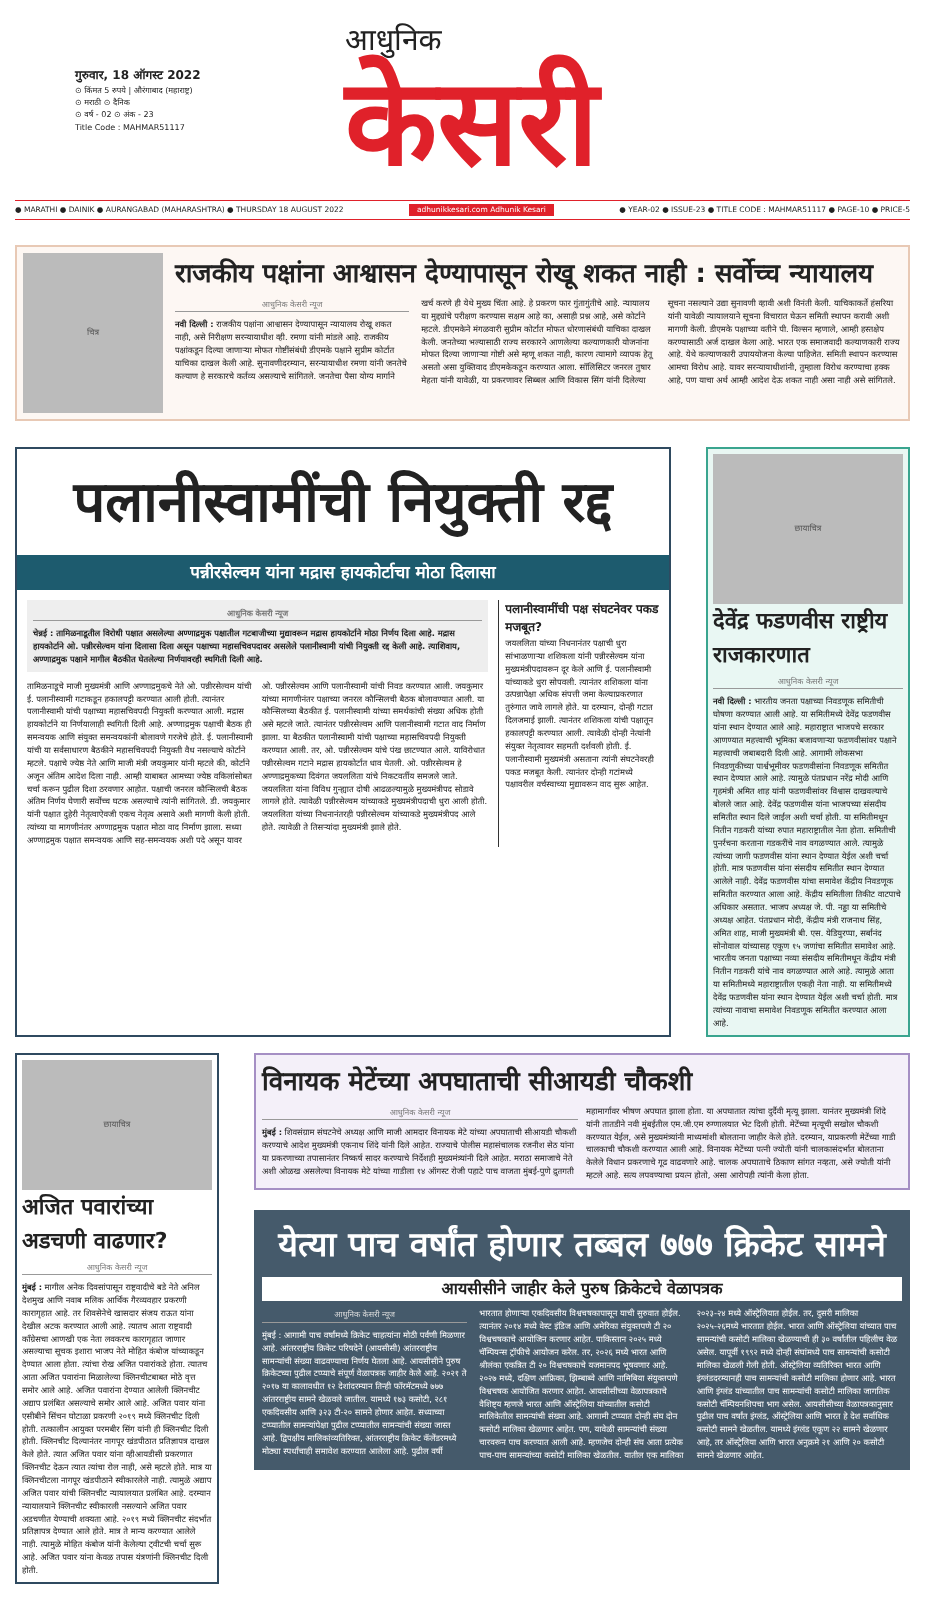गुरुवार, 18 ऑगस्ट 2022
⊙ किंमत 5 रुपये | औरंगाबाद (महाराष्ट्र)
⊙ मराठी ⊙ दैनिक
⊙ वर्ष - 02 ⊙ अंक - 23
Title Code : MAHMAR51117
आधुनिक
केसरी
● MARATHI ● DAINIK ● AURANGABAD (MAHARASHTRA) ● THURSDAY 18 AUGUST 2022 adhunikkesari.com Adhunik Kesari ● YEAR-02 ● ISSUE-23 ● TITLE CODE : MAHMAR51117 ● PAGE-10 ● PRICE-5
चित्र
राजकीय पक्षांना आश्वासन देण्यापासून रोखू शकत नाही : सर्वोच्च न्यायालय
आधुनिक केसरी न्यूज
नवी दिल्ली : राजकीय पक्षांना आश्वासन देण्यापासून न्यायालय रोखू शकत नाही, असे निरीक्षण सरन्यायाधीश व्ही. रमणा यांनी मांडले आहे. राजकीय पक्षांकडून दिल्या जाणाऱ्या मोफत गोष्टींसंबंधी डीएमके पक्षाने सुप्रीम कोर्टात याचिका दाखल केली आहे. सुनावणीदरम्यान, सरन्यायाधीश रमणा यांनी जनतेचे कल्याण हे सरकारचे कर्तव्य असल्याचे सांगितले. जनतेचा पैसा योग्य मार्गाने खर्च करणे ही येथे मुख्य चिंता आहे. हे प्रकरण फार गुंतागुंतीचे आहे. न्यायालय या मुद्द्यांचे परीक्षण करण्यास सक्षम आहे का, असाही प्रश्न आहे, असे कोर्टाने म्हटले. डीएमकेने मंगळवारी सुप्रीम कोर्टात मोफत धोरणासंबंधी याचिका दाखल केली. जनतेच्या भल्यासाठी राज्य सरकारने आणलेल्या कल्याणकारी योजनांना मोफत दिल्या जाणाऱ्या गोष्टी असे म्हणू शकत नाही, कारण त्यामागे व्यापक हेतू असतो असा युक्तिवाद डीएमकेकडून करण्यात आला. सॉलिसिटर जनरल तुषार मेहता यांनी यावेळी, या प्रकरणावर सिब्बल आणि विकास सिंग यांनी दिलेल्या सूचना नसल्याने उद्या सुनावणी व्हावी अशी विनंती केली. याचिकाकर्ते हंसरिया यांनी यावेळी न्यायालयाने सूचना विचारात घेऊन समिती स्थापन करावी अशी मागणी केली. डीएमके पक्षाच्या वतीने पी. विल्सन म्हणाले, आम्ही हस्तक्षेप करण्यासाठी अर्ज दाखल केला आहे. भारत एक समाजवादी कल्याणकारी राज्य आहे. येथे कल्याणकारी उपाययोजना केल्या पाहिजेत. समिती स्थापन करण्यास आमचा विरोध आहे. यावर सरन्यायाधीशांनी, तुम्हाला विरोध करण्याचा हक्क आहे, पण याचा अर्थ आम्ही आदेश देऊ शकत नाही असा नाही असे सांगितले.
पलानीस्वामींची नियुक्ती रद्द
पन्नीरसेल्वम यांना मद्रास हायकोर्टाचा मोठा दिलासा
आधुनिक केसरी न्यूज
चेन्नई : तामिळनाडूतील विरोधी पक्षात असलेल्या अण्णाद्रमुक पक्षातील गटबाजीच्या मुद्यावरून मद्रास हायकोर्टाने मोठा निर्णय दिला आहे. मद्रास हायकोर्टाने ओ. पन्नीरसेल्वम यांना दिलासा दिला असून पक्षाच्या महासचिवपदावर असलेले पलानीस्वामी यांची नियुक्ती रद्द केली आहे. त्याशिवाय, अण्णाद्रमुक पक्षाने मागील बैठकीत घेतलेल्या निर्णयावरही स्थगिती दिली आहे.
तामिळनाडूचे माजी मुख्यमंत्री आणि अण्णाद्रमुकचे नेते ओ. पन्नीरसेल्वम यांची ई. पलानीस्वामी गटाकडून हकालपट्टी करण्यात आली होती. त्यानंतर पलानीस्वामी यांची पक्षाच्या महासचिवपदी नियुक्ती करण्यात आली. मद्रास हायकोर्टाने या निर्णयालाही स्थगिती दिली आहे. अण्णाद्रमुक पक्षाची बैठक ही समन्वयक आणि संयुक्त समन्वयकांनी बोलावणे गरजेचे होते. ई. पलानीस्वामी यांची या सर्वसाधारण बैठकीने महासचिवपदी नियुक्ती वैध नसल्याचे कोर्टाने म्हटले. पक्षाचे ज्येष्ठ नेते आणि माजी मंत्री जयकुमार यांनी म्हटले की, कोर्टाने अजून अंतिम आदेश दिला नाही. आम्ही याबाबत आमच्या ज्येष्ठ वकिलांसोबत चर्चा करून पुढील दिशा ठरवणार आहोत. पक्षाची जनरल कौन्सिलची बैठक अंतिम निर्णय घेणारी सर्वोच्च घटक असल्याचे त्यांनी सांगितले. डी. जयकुमार यांनी पक्षात दुहेरी नेतृत्वाऐवजी एकच नेतृत्व असावे अशी मागणी केली होती. त्यांच्या या मागणीनंतर अण्णाद्रमुक पक्षात मोठा वाद निर्माण झाला. सध्या अण्णाद्रमुक पक्षात समन्वयक आणि सह-समन्वयक अशी पदे असून यावर ओ. पन्नीरसेल्वम आणि पलानीस्वामी यांची निवड करण्यात आली. जयकुमार यांच्या मागणीनंतर पक्षाच्या जनरल कौन्सिलची बैठक बोलावण्यात आली. या कौन्सिलच्या बैठकीत ई. पलानीस्वामी यांच्या समर्थकांची संख्या अधिक होती असे म्हटले जाते. त्यानंतर पन्नीरसेल्वम आणि पलानीस्वामी गटात वाद निर्माण झाला. या बैठकीत पलानीस्वामी यांची पक्षाच्या महासचिवपदी नियुक्ती करण्यात आली. तर, ओ. पन्नीरसेल्वम यांचे पंख छाटण्यात आले. याविरोधात पन्नीरसेल्वम गटाने मद्रास हायकोर्टात धाव घेतली. ओ. पन्नीरसेल्वम हे अण्णाद्रमुकच्या दिवंगत जयललिता यांचे निकटवर्तीय समजले जाते. जयललिता यांना विविध गुन्ह्यात दोषी आढळल्यामुळे मुख्यमंत्रीपद सोडावे लागले होते. त्यावेळी पन्नीरसेल्वम यांच्याकडे मुख्यमंत्रीपदाची धुरा आली होती. जयललिता यांच्या निधनानंतरही पन्नीरसेल्वम यांच्याकडे मुख्यमंत्रीपद आले होते. त्यावेळी ते तिसऱ्यांदा मुख्यमंत्री झाले होते.
पलानीस्वामींची पक्ष संघटनेवर पकड मजबूत?
जयललिता यांच्या निधनानंतर पक्षाची धुरा सांभाळणाऱ्या शशिकला यांनी पन्नीरसेल्वम यांना मुख्यमंत्रीपदावरून दूर केले आणि ई. पलानीस्वामी यांच्याकडे धुरा सोपवली. त्यानंतर शशिकला यांना उत्पन्नापेक्षा अधिक संपत्ती जमा केल्याप्रकरणात तुरुंगात जावे लागले होते. या दरम्यान, दोन्ही गटात दिलजमाई झाली. त्यानंतर शशिकला यांची पक्षातून हकालपट्टी करण्यात आली. त्यावेळी दोन्ही नेत्यांनी संयुक्त नेतृत्वावर सहमती दर्शवली होती. ई. पलानीस्वामी मुख्यमंत्री असताना त्यांनी संघटनेवरही पकड मजबूत केली. त्यानंतर दोन्ही गटांमध्ये पक्षावरील वर्चस्वाच्या मुद्यावरून वाद सुरू आहेत.
छायाचित्र
देवेंद्र फडणवीस राष्ट्रीय राजकारणात
आधुनिक केसरी न्यूज
नवी दिल्ली : भारतीय जनता पक्षाच्या निवडणूक समितीची घोषणा करण्यात आली आहे. या समितीमध्ये देवेंद्र फडणवीस यांना स्थान देण्यात आले आहे. महाराष्ट्रात भाजपचे सरकार आणण्यात महत्त्वाची भूमिका बजावणाऱ्या फडणवीसांवर पक्षाने महत्त्वाची जबाबदारी दिली आहे. आगामी लोकसभा निवडणुकीच्या पार्श्वभूमीवर फडणवीसांना निवडणूक समितीत स्थान देण्यात आले आहे. त्यामुळे पंतप्रधान नरेंद्र मोदी आणि गृहमंत्री अमित शाह यांनी फडणवीसांवर विश्वास दाखवल्याचे बोलले जात आहे. देवेंद्र फडणवीस यांना भाजपच्या संसदीय समितीत स्थान दिले जाईल अशी चर्चा होती. या समितीमधून नितीन गडकरी यांच्या रुपात महाराष्ट्रातील नेता होता. समितीची पुनर्रचना करताना गडकरींचे नाव वगळण्यात आले. त्यामुळे त्यांच्या जागी फडणवीस यांना स्थान देण्यात येईल अशी चर्चा होती. मात्र फडणवीस यांना संसदीय समितीत स्थान देण्यात आलेले नाही. देवेंद्र फडणवीस यांचा समावेश केंद्रीय निवडणूक समितीत करण्यात आला आहे. केंद्रीय समितीला तिकीट वाटपाचे अधिकार असतात. भाजप अध्यक्ष जे. पी. नड्डा या समितीचे अध्यक्ष आहेत. पंतप्रधान मोदी, केंद्रीय मंत्री राजनाथ सिंह, अमित शाह, माजी मुख्यमंत्री बी. एस. येडियुरप्पा, सर्बानंद सोनोवाल यांच्यासह एकूण १५ जणांचा समितीत समावेश आहे. भारतीय जनता पक्षाच्या नव्या संसदीय समितीमधून केंद्रीय मंत्री नितीन गडकरी यांचे नाव वगळण्यात आले आहे. त्यामुळे आता या समितीमध्ये महाराष्ट्रातील एकही नेता नाही. या समितीमध्ये देवेंद्र फडणवीस यांना स्थान देण्यात येईल अशी चर्चा होती. मात्र त्यांच्या नावाचा समावेश निवडणूक समितीत करण्यात आला आहे.
छायाचित्र
अजित पवारांच्या अडचणी वाढणार?
आधुनिक केसरी न्यूज
मुंबई : मागील अनेक दिवसांपासून राष्ट्रवादीचे बडे नेते अनिल देशमुख आणि नवाब मलिक आर्थिक गैरव्यवहार प्रकरणी कारागृहात आहे. तर शिवसेनेचे खासदार संजय राऊत यांना देखील अटक करण्यात आली आहे. त्यातच आता राष्ट्रवादी काँग्रेसचा आणखी एक नेता लवकरच कारागृहात जाणार असल्याचा सूचक इशारा भाजप नेते मोहित कंबोज यांच्याकडून देण्यात आला होता. त्यांचा रोख अजित पवारांकडे होता. त्यातच आता अजित पवारांना मिळालेल्या क्लिनचीटबाबत मोठे वृत्त समोर आले आहे. अजित पवारांना देण्यात आलेली क्लिनचीट अद्याप प्रलंबित असल्याचे समोर आले आहे. अजित पवार यांना एसीबीने सिंचन घोटाळा प्रकरणी २०१९ मध्ये क्लिनचीट दिली होती. तत्कालीन आयुक्त परमबीर सिंग यांनी ही क्लिनचीट दिली होती. क्लिनचीट दिल्यानंतर नागपूर खंडपीठात प्रतिज्ञापत्र दाखल केले होते. त्यात अजित पवार यांना व्हीआयडीसी प्रकरणात क्लिनचीट देऊन त्यात त्यांचा रोल नाही, असे म्हटले होते. मात्र या क्लिनचीटला नागपूर खंडपीठाने स्वीकारलेले नाही. त्यामुळे अद्याप अजित पवार यांची क्लिनचीट न्यायालयात प्रलंबित आहे. दरम्यान न्यायालयाने क्लिनचीट स्वीकारली नसल्याने अजित पवार अडचणीत येण्याची शक्यता आहे. २०१९ मध्ये क्लिनचीट संदर्भात प्रतिज्ञापत्र देण्यात आले होते. मात्र ते मान्य करण्यात आलेले नाही. त्यामुळे मोहित कंबोज यांनी केलेल्या ट्वीटची चर्चा सुरू आहे. अजित पवार यांना केवळ तपास यंत्रणांनी क्लिनचीट दिली होती.
विनायक मेटेंच्या अपघाताची सीआयडी चौकशी
आधुनिक केसरी न्यूज
मुंबई : शिवसंग्राम संघटनेचे अध्यक्ष आणि माजी आमदार विनायक मेटे यांच्या अपघाताची सीआयडी चौकशी करण्याचे आदेश मुख्यमंत्री एकनाथ शिंदे यांनी दिले आहेत. राज्याचे पोलीस महासंचालक रजनीश सेठ यांना या प्रकरणाच्या तपासानंतर निष्कर्ष सादर करण्याचे निर्देशही मुख्यमंत्र्यांनी दिले आहेत. मराठा समाजाचे नेते अशी ओळख असलेल्या विनायक मेटे यांच्या गाडीला १४ ऑगस्ट रोजी पहाटे पाच वाजता मुंबई-पुणे द्रुतगती महामार्गावर भीषण अपघात झाला होता. या अपघातात त्यांचा दुर्दैवी मृत्यू झाला. यानंतर मुख्यमंत्री शिंदे यांनी तातडीने नवी मुंबईतील एम.जी.एम रुग्णालयात भेट दिली होती. मेटेंच्या मृत्यूची सखोल चौकशी करण्यात येईल, असे मुख्यमंत्र्यांनी माध्यमांशी बोलताना जाहीर केले होते. दरम्यान, याप्रकरणी मेटेंच्या गाडी चालकाची चौकशी करण्यात आली आहे. विनायक मेटेंच्या पत्नी ज्योती यांनी चालकासंदर्भात बोलताना केलेले विधान प्रकरणाचे गूढ वाढवणारे आहे. चालक अपघाताचे ठिकाण सांगत नव्हता, असे ज्योती यांनी म्हटले आहे. सत्य लपवण्याचा प्रयत्न होतो, असा आरोपही त्यांनी केला होता.
येत्या पाच वर्षांत होणार तब्बल ७७७ क्रिकेट सामने
आयसीसीने जाहीर केले पुरुष क्रिकेटचे वेळापत्रक
आधुनिक केसरी न्यूज
मुंबई : आगामी पाच वर्षांमध्ये क्रिकेट चाहत्यांना मोठी पर्वणी मिळणार आहे. आंतरराष्ट्रीय क्रिकेट परिषदेने (आयसीसी) आंतरराष्ट्रीय सामन्यांची संख्या वाढवण्याचा निर्णय घेतला आहे. आयसीसीने पुरुष क्रिकेटच्या पुढील टप्प्याचे संपूर्ण वेळापत्रक जाहीर केले आहे. २०२१ ते २०१७ या कालावधीत १२ देशांदरम्यान तिन्ही फॉरमॅटमध्ये ७७७ आंतरराष्ट्रीय सामने खेळवले जातील. यामध्ये १७३ कसोटी, २८१ एकदिवसीय आणि ३२३ टी-२० सामने होणार आहेत. सध्याच्या टप्प्यातील सामन्यांपेक्षा पुढील टप्प्यातील सामन्यांची संख्या जास्त आहे. द्विपक्षीय मालिकांव्यतिरिक्त, आंतरराष्ट्रीय क्रिकेट कॅलेंडरमध्ये मोठ्या स्पर्धांचाही समावेश करण्यात आलेला आहे. पुढील वर्षी भारतात होणाऱ्या एकदिवसीय विश्वचषकापासून याची सुरुवात होईल. त्यानंतर २०१४ मध्ये वेस्ट इंडिज आणि अमेरिका संयुक्तपणे टी २० विश्वचषकाचे आयोजिन करणार आहेत. पाकिस्तान २०२५ मध्ये चॅम्पियन्स ट्रॉफीचे आयोजन करेल. तर, २०२६ मध्ये भारत आणि श्रीलंका एकत्रित टी २० विश्वचषकाचे यजमानपद भूषवणार आहे. २०२७ मध्ये, दक्षिण आफ्रिका, झिम्बाब्वे आणि नामिबिया संयुक्तपणे विश्वचषक आयोजित करणार आहेत. आयसीसीच्या वेळापत्रकाचे वैशिष्ट्य म्हणजे भारत आणि ऑस्ट्रेलिया यांच्यातील कसोटी मालिकेतील सामन्यांची संख्या आहे. आगामी टप्प्यात दोन्ही संघ दोन कसोटी मालिका खेळणार आहेत. पण, यावेळी सामन्यांची संख्या चारवरून पाच करण्यात आली आहे. म्हणजेच दोन्ही संघ आता प्रत्येक पाच-पाच सामन्यांच्या कसोटी मालिका खेळतील. यातील एक मालिका २०२३-२४ मध्ये ऑस्ट्रेलियात होईल. तर, दुसरी मालिका २०२५-२६मध्ये भारतात होईल. भारत आणि ऑस्ट्रेलिया यांच्यात पाच सामन्यांची कसोटी मालिका खेळण्याची ही ३० वर्षांतील पहिलीच वेळ असेल. यापूर्वी १९९२ मध्ये दोन्ही संघांमध्ये पाच सामन्यांची कसोटी मालिका खेळली गेली होती. ऑस्ट्रेलिया व्यतिरिक्त भारत आणि इंग्लंडदरम्यानही पाच सामन्यांची कसोटी मालिका होणार आहे. भारत आणि इंग्लंड यांच्यातील पाच सामन्यांची कसोटी मालिका जागतिक कसोटी चॅम्पियनशिपचा भाग असेल. आयसीसीच्या वेळापत्रकानुसार पुढील पाच वर्षांत इंग्लंड, ऑस्ट्रेलिया आणि भारत हे देश सर्वाधिक कसोटी सामने खेळतील. यामध्ये इंग्लंड एकूण २२ सामने खेळणार आहे, तर ऑस्ट्रेलिया आणि भारत अनुक्रमे २१ आणि २० कसोटी सामने खेळणार आहेत.